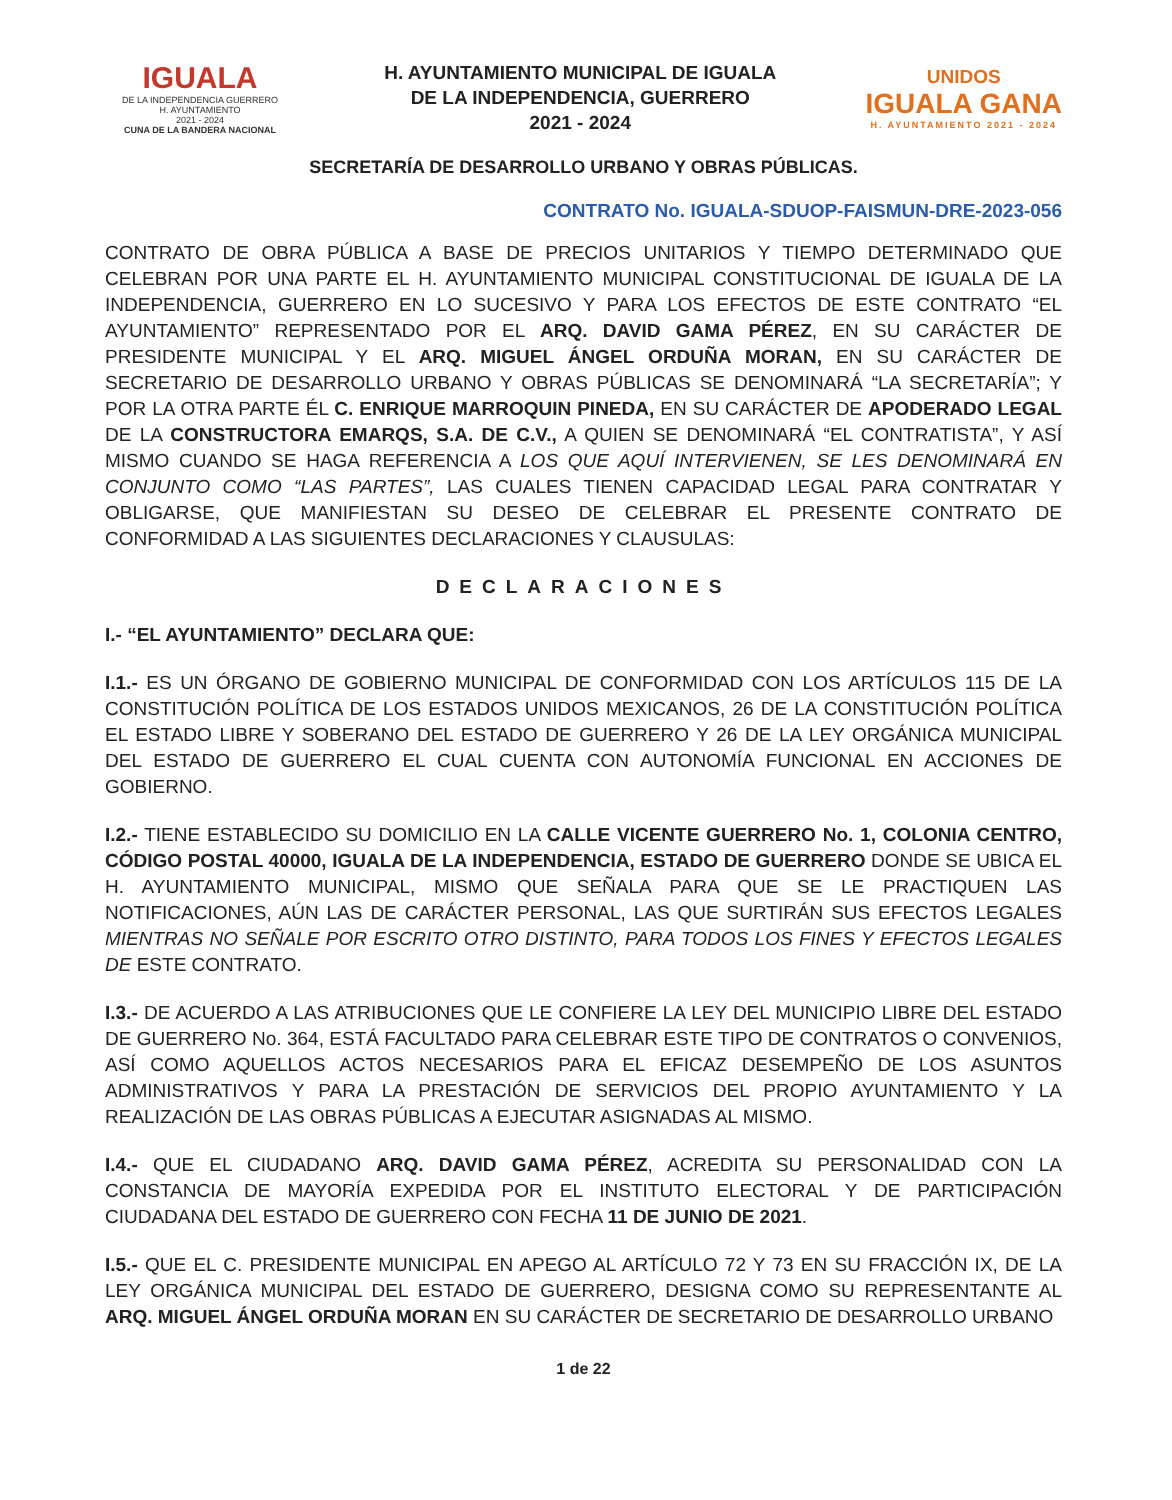IGUALA
DE LA INDEPENDENCIA GUERRERO
H. AYUNTAMIENTO
2021 - 2024
CUNA DE LA BANDERA NACIONAL
H. AYUNTAMIENTO MUNICIPAL DE IGUALA
DE LA INDEPENDENCIA, GUERRERO
2021 - 2024
UNIDOS
IGUALA GANA
H. AYUNTAMIENTO 2021 - 2024
SECRETARÍA DE DESARROLLO URBANO Y OBRAS PÚBLICAS.
CONTRATO No. IGUALA-SDUOP-FAISMUN-DRE-2023-056
CONTRATO DE OBRA PÚBLICA A BASE DE PRECIOS UNITARIOS Y TIEMPO DETERMINADO QUE CELEBRAN POR UNA PARTE EL H. AYUNTAMIENTO MUNICIPAL CONSTITUCIONAL DE IGUALA DE LA INDEPENDENCIA, GUERRERO EN LO SUCESIVO Y PARA LOS EFECTOS DE ESTE CONTRATO “EL AYUNTAMIENTO” REPRESENTADO POR EL ARQ. DAVID GAMA PÉREZ, EN SU CARÁCTER DE PRESIDENTE MUNICIPAL Y EL ARQ. MIGUEL ÁNGEL ORDUÑA MORAN, EN SU CARÁCTER DE SECRETARIO DE DESARROLLO URBANO Y OBRAS PÚBLICAS SE DENOMINARÁ “LA SECRETARÍA”; Y POR LA OTRA PARTE ÉL C. ENRIQUE MARROQUIN PINEDA, EN SU CARÁCTER DE APODERADO LEGAL DE LA CONSTRUCTORA EMARQS, S.A. DE C.V., A QUIEN SE DENOMINARÁ “EL CONTRATISTA”, Y ASÍ MISMO CUANDO SE HAGA REFERENCIA A LOS QUE AQUÍ INTERVIENEN, SE LES DENOMINARÁ EN CONJUNTO COMO “LAS PARTES”, LAS CUALES TIENEN CAPACIDAD LEGAL PARA CONTRATAR Y OBLIGARSE, QUE MANIFIESTAN SU DESEO DE CELEBRAR EL PRESENTE CONTRATO DE CONFORMIDAD A LAS SIGUIENTES DECLARACIONES Y CLAUSULAS:
DECLARACIONES
I.- “EL AYUNTAMIENTO” DECLARA QUE:
I.1.- ES UN ÓRGANO DE GOBIERNO MUNICIPAL DE CONFORMIDAD CON LOS ARTÍCULOS 115 DE LA CONSTITUCIÓN POLÍTICA DE LOS ESTADOS UNIDOS MEXICANOS, 26 DE LA CONSTITUCIÓN POLÍTICA EL ESTADO LIBRE Y SOBERANO DEL ESTADO DE GUERRERO Y 26 DE LA LEY ORGÁNICA MUNICIPAL DEL ESTADO DE GUERRERO EL CUAL CUENTA CON AUTONOMÍA FUNCIONAL EN ACCIONES DE GOBIERNO.
I.2.- TIENE ESTABLECIDO SU DOMICILIO EN LA CALLE VICENTE GUERRERO No. 1, COLONIA CENTRO, CÓDIGO POSTAL 40000, IGUALA DE LA INDEPENDENCIA, ESTADO DE GUERRERO DONDE SE UBICA EL H. AYUNTAMIENTO MUNICIPAL, MISMO QUE SEÑALA PARA QUE SE LE PRACTIQUEN LAS NOTIFICACIONES, AÚN LAS DE CARÁCTER PERSONAL, LAS QUE SURTIRÁN SUS EFECTOS LEGALES MIENTRAS NO SEÑALE POR ESCRITO OTRO DISTINTO, PARA TODOS LOS FINES Y EFECTOS LEGALES DE ESTE CONTRATO.
I.3.- DE ACUERDO A LAS ATRIBUCIONES QUE LE CONFIERE LA LEY DEL MUNICIPIO LIBRE DEL ESTADO DE GUERRERO No. 364, ESTÁ FACULTADO PARA CELEBRAR ESTE TIPO DE CONTRATOS O CONVENIOS, ASÍ COMO AQUELLOS ACTOS NECESARIOS PARA EL EFICAZ DESEMPEÑO DE LOS ASUNTOS ADMINISTRATIVOS Y PARA LA PRESTACIÓN DE SERVICIOS DEL PROPIO AYUNTAMIENTO Y LA REALIZACIÓN DE LAS OBRAS PÚBLICAS A EJECUTAR ASIGNADAS AL MISMO.
I.4.- QUE EL CIUDADANO ARQ. DAVID GAMA PÉREZ, ACREDITA SU PERSONALIDAD CON LA CONSTANCIA DE MAYORÍA EXPEDIDA POR EL INSTITUTO ELECTORAL Y DE PARTICIPACIÓN CIUDADANA DEL ESTADO DE GUERRERO CON FECHA 11 DE JUNIO DE 2021.
I.5.- QUE EL C. PRESIDENTE MUNICIPAL EN APEGO AL ARTÍCULO 72 Y 73 EN SU FRACCIÓN IX, DE LA LEY ORGÁNICA MUNICIPAL DEL ESTADO DE GUERRERO, DESIGNA COMO SU REPRESENTANTE AL ARQ. MIGUEL ÁNGEL ORDUÑA MORAN EN SU CARÁCTER DE SECRETARIO DE DESARROLLO URBANO
1 de 22